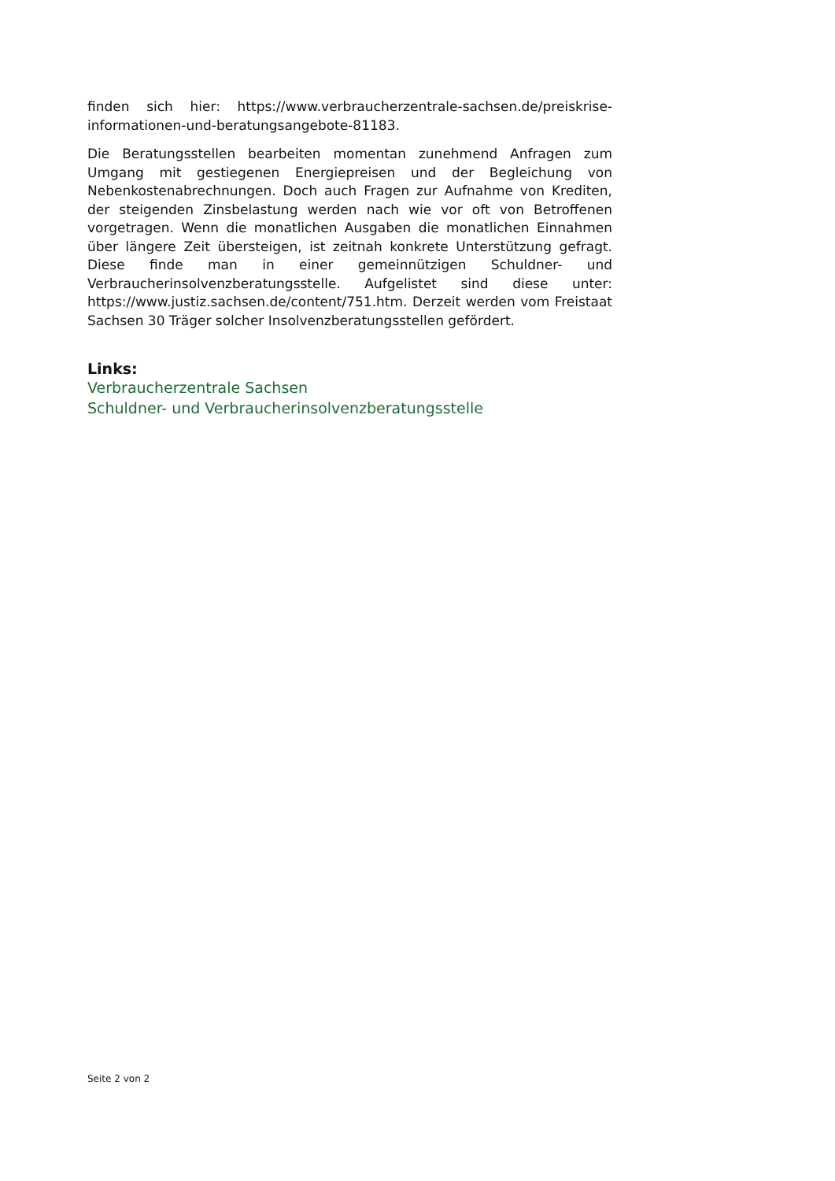finden sich hier: https://www.verbraucherzentrale-sachsen.de/preiskrise-informationen-und-beratungsangebote-81183.
Die Beratungsstellen bearbeiten momentan zunehmend Anfragen zum Umgang mit gestiegenen Energiepreisen und der Begleichung von Nebenkostenabrechnungen. Doch auch Fragen zur Aufnahme von Krediten, der steigenden Zinsbelastung werden nach wie vor oft von Betroffenen vorgetragen. Wenn die monatlichen Ausgaben die monatlichen Einnahmen über längere Zeit übersteigen, ist zeitnah konkrete Unterstützung gefragt. Diese finde man in einer gemeinnützigen Schuldner- und Verbraucherinsolvenzberatungsstelle. Aufgelistet sind diese unter: https://www.justiz.sachsen.de/content/751.htm. Derzeit werden vom Freistaat Sachsen 30 Träger solcher Insolvenzberatungsstellen gefördert.
Links:
Verbraucherzentrale Sachsen
Schuldner- und Verbraucherinsolvenzberatungsstelle
Seite 2 von 2